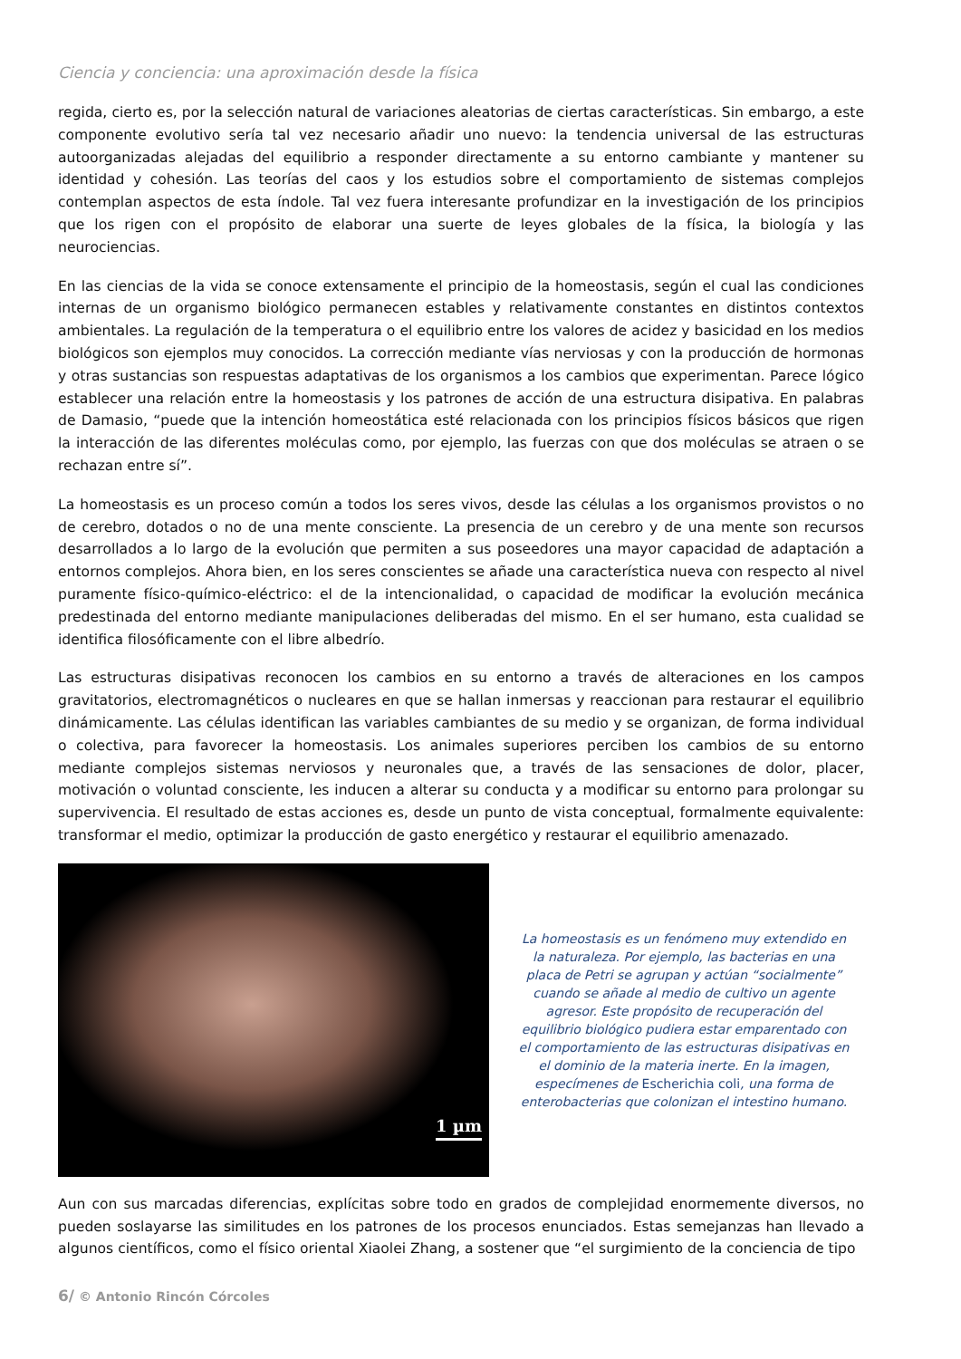Ciencia y conciencia: una aproximación desde la física
regida, cierto es, por la selección natural de variaciones aleatorias de ciertas características. Sin embargo, a este componente evolutivo sería tal vez necesario añadir uno nuevo: la tendencia universal de las estructuras autoorganizadas alejadas del equilibrio a responder directamente a su entorno cambiante y mantener su identidad y cohesión. Las teorías del caos y los estudios sobre el comportamiento de sistemas complejos contemplan aspectos de esta índole. Tal vez fuera interesante profundizar en la investigación de los principios que los rigen con el propósito de elaborar una suerte de leyes globales de la física, la biología y las neurociencias.
En las ciencias de la vida se conoce extensamente el principio de la homeostasis, según el cual las condiciones internas de un organismo biológico permanecen estables y relativamente constantes en distintos contextos ambientales. La regulación de la temperatura o el equilibrio entre los valores de acidez y basicidad en los medios biológicos son ejemplos muy conocidos. La corrección mediante vías nerviosas y con la producción de hormonas y otras sustancias son respuestas adaptativas de los organismos a los cambios que experimentan. Parece lógico establecer una relación entre la homeostasis y los patrones de acción de una estructura disipativa. En palabras de Damasio, “puede que la intención homeostática esté relacionada con los principios físicos básicos que rigen la interacción de las diferentes moléculas como, por ejemplo, las fuerzas con que dos moléculas se atraen o se rechazan entre sí”.
La homeostasis es un proceso común a todos los seres vivos, desde las células a los organismos provistos o no de cerebro, dotados o no de una mente consciente. La presencia de un cerebro y de una mente son recursos desarrollados a lo largo de la evolución que permiten a sus poseedores una mayor capacidad de adaptación a entornos complejos. Ahora bien, en los seres conscientes se añade una característica nueva con respecto al nivel puramente físico-químico-eléctrico: el de la intencionalidad, o capacidad de modificar la evolución mecánica predestinada del entorno mediante manipulaciones deliberadas del mismo. En el ser humano, esta cualidad se identifica filosóficamente con el libre albedrío.
Las estructuras disipativas reconocen los cambios en su entorno a través de alteraciones en los campos gravitatorios, electromagnéticos o nucleares en que se hallan inmersas y reaccionan para restaurar el equilibrio dinámicamente. Las células identifican las variables cambiantes de su medio y se organizan, de forma individual o colectiva, para favorecer la homeostasis. Los animales superiores perciben los cambios de su entorno mediante complejos sistemas nerviosos y neuronales que, a través de las sensaciones de dolor, placer, motivación o voluntad consciente, les inducen a alterar su conducta y a modificar su entorno para prolongar su supervivencia. El resultado de estas acciones es, desde un punto de vista conceptual, formalmente equivalente: transformar el medio, optimizar la producción de gasto energético y restaurar el equilibrio amenazado.
1 µm
La homeostasis es un fenómeno muy extendido en la naturaleza. Por ejemplo, las bacterias en una placa de Petri se agrupan y actúan “socialmente” cuando se añade al medio de cultivo un agente agresor. Este propósito de recuperación del equilibrio biológico pudiera estar emparentado con el comportamiento de las estructuras disipativas en el dominio de la materia inerte. En la imagen, especímenes de Escherichia coli, una forma de enterobacterias que colonizan el intestino humano.
Aun con sus marcadas diferencias, explícitas sobre todo en grados de complejidad enormemente diversos, no pueden soslayarse las similitudes en los patrones de los procesos enunciados. Estas semejanzas han llevado a algunos científicos, como el físico oriental Xiaolei Zhang, a sostener que “el surgimiento de la conciencia de tipo
6/ © Antonio Rincón Córcoles